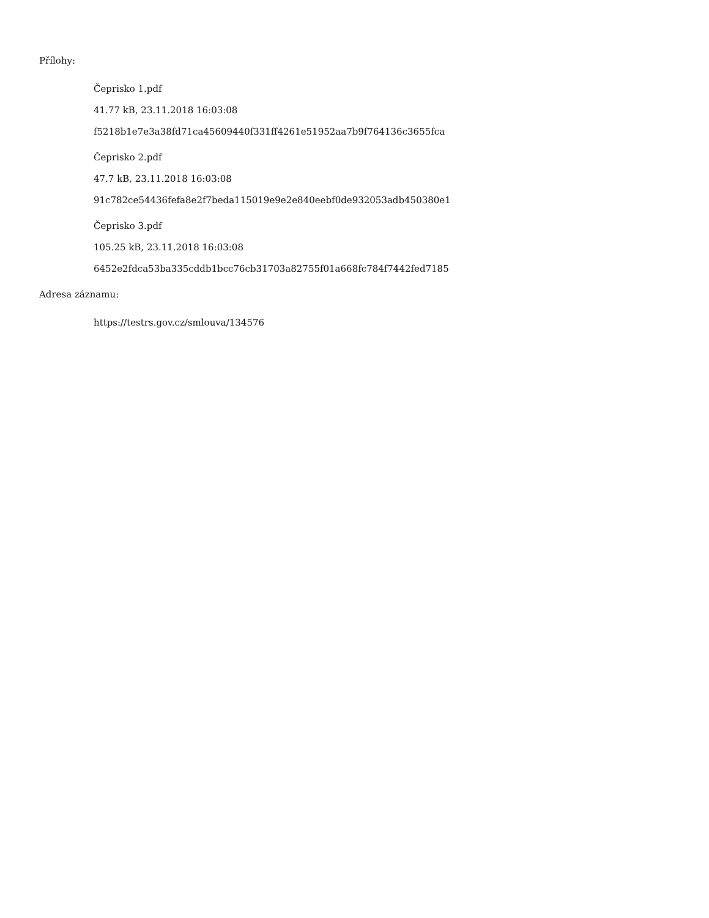Přílohy:
Čeprisko 1.pdf
41.77 kB, 23.11.2018 16:03:08
f5218b1e7e3a38fd71ca45609440f331ff4261e51952aa7b9f764136c3655fca
Čeprisko 2.pdf
47.7 kB, 23.11.2018 16:03:08
91c782ce54436fefa8e2f7beda115019e9e2e840eebf0de932053adb450380e1
Čeprisko 3.pdf
105.25 kB, 23.11.2018 16:03:08
6452e2fdca53ba335cddb1bcc76cb31703a82755f01a668fc784f7442fed7185
Adresa záznamu:
https://testrs.gov.cz/smlouva/134576